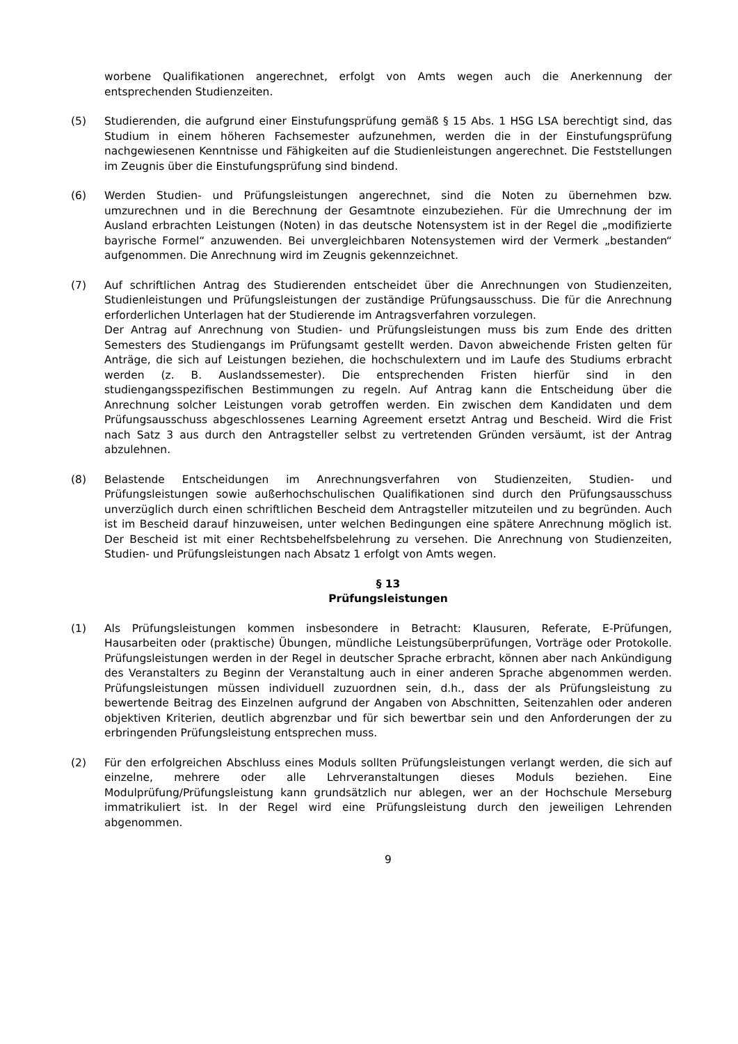worbene Qualifikationen angerechnet, erfolgt von Amts wegen auch die Anerkennung der entsprechenden Studienzeiten.
(5) Studierenden, die aufgrund einer Einstufungsprüfung gemäß § 15 Abs. 1 HSG LSA berechtigt sind, das Studium in einem höheren Fachsemester aufzunehmen, werden die in der Einstufungsprüfung nachgewiesenen Kenntnisse und Fähigkeiten auf die Studienleistungen angerechnet. Die Feststellungen im Zeugnis über die Einstufungsprüfung sind bindend.
(6) Werden Studien- und Prüfungsleistungen angerechnet, sind die Noten zu übernehmen bzw. umzurechnen und in die Berechnung der Gesamtnote einzubeziehen. Für die Umrechnung der im Ausland erbrachten Leistungen (Noten) in das deutsche Notensystem ist in der Regel die „modifizierte bayrische Formel“ anzuwenden. Bei unvergleichbaren Notensystemen wird der Vermerk „bestanden“ aufgenommen. Die Anrechnung wird im Zeugnis gekennzeichnet.
(7) Auf schriftlichen Antrag des Studierenden entscheidet über die Anrechnungen von Studienzeiten, Studienleistungen und Prüfungsleistungen der zuständige Prüfungsausschuss. Die für die Anrechnung erforderlichen Unterlagen hat der Studierende im Antragsverfahren vorzulegen.
Der Antrag auf Anrechnung von Studien- und Prüfungsleistungen muss bis zum Ende des dritten Semesters des Studiengangs im Prüfungsamt gestellt werden. Davon abweichende Fristen gelten für Anträge, die sich auf Leistungen beziehen, die hochschulextern und im Laufe des Studiums erbracht werden (z. B. Auslandssemester). Die entsprechenden Fristen hierfür sind in den studiengangsspezifischen Bestimmungen zu regeln. Auf Antrag kann die Entscheidung über die Anrechnung solcher Leistungen vorab getroffen werden. Ein zwischen dem Kandidaten und dem Prüfungsausschuss abgeschlossenes Learning Agreement ersetzt Antrag und Bescheid. Wird die Frist nach Satz 3 aus durch den Antragsteller selbst zu vertretenden Gründen versäumt, ist der Antrag abzulehnen.
(8) Belastende Entscheidungen im Anrechnungsverfahren von Studienzeiten, Studien- und Prüfungsleistungen sowie außerhochschulischen Qualifikationen sind durch den Prüfungsausschuss unverzüglich durch einen schriftlichen Bescheid dem Antragsteller mitzuteilen und zu begründen. Auch ist im Bescheid darauf hinzuweisen, unter welchen Bedingungen eine spätere Anrechnung möglich ist. Der Bescheid ist mit einer Rechtsbehelfsbelehrung zu versehen. Die Anrechnung von Studienzeiten, Studien- und Prüfungsleistungen nach Absatz 1 erfolgt von Amts wegen.
§ 13
Prüfungsleistungen
(1) Als Prüfungsleistungen kommen insbesondere in Betracht: Klausuren, Referate, E-Prüfungen, Hausarbeiten oder (praktische) Übungen, mündliche Leistungsüberprüfungen, Vorträge oder Protokolle. Prüfungsleistungen werden in der Regel in deutscher Sprache erbracht, können aber nach Ankündigung des Veranstalters zu Beginn der Veranstaltung auch in einer anderen Sprache abgenommen werden. Prüfungsleistungen müssen individuell zuzuordnen sein, d.h., dass der als Prüfungsleistung zu bewertende Beitrag des Einzelnen aufgrund der Angaben von Abschnitten, Seitenzahlen oder anderen objektiven Kriterien, deutlich abgrenzbar und für sich bewertbar sein und den Anforderungen der zu erbringenden Prüfungsleistung entsprechen muss.
(2) Für den erfolgreichen Abschluss eines Moduls sollten Prüfungsleistungen verlangt werden, die sich auf einzelne, mehrere oder alle Lehrveranstaltungen dieses Moduls beziehen. Eine Modulprüfung/Prüfungsleistung kann grundsätzlich nur ablegen, wer an der Hochschule Merseburg immatrikuliert ist. In der Regel wird eine Prüfungsleistung durch den jeweiligen Lehrenden abgenommen.
9